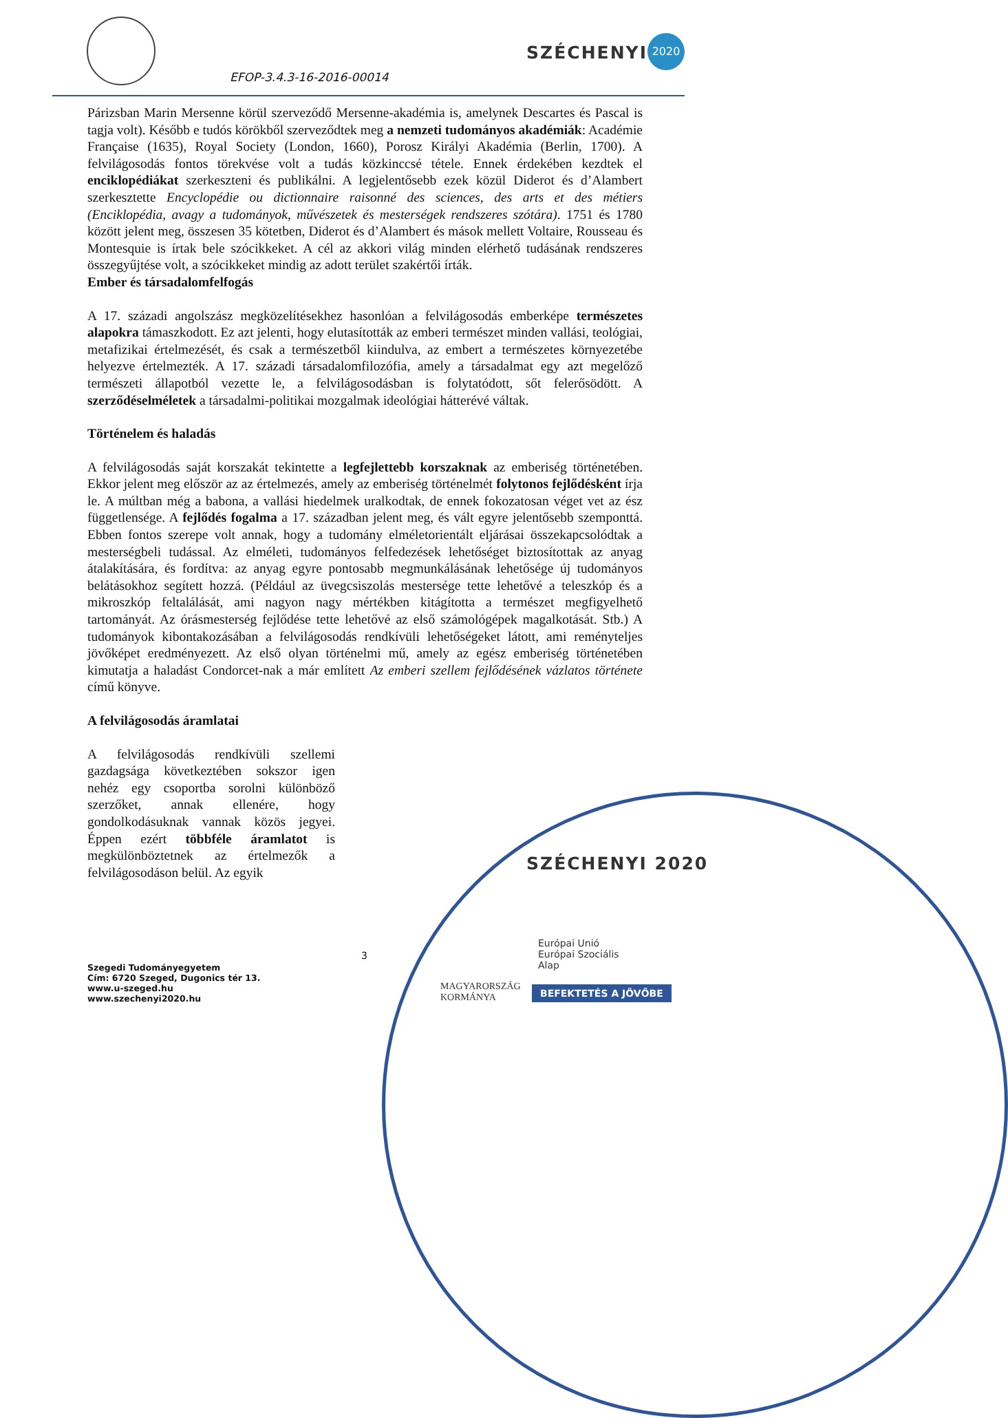EFOP-3.4.3-16-2016-00014
SZÉCHENYI
2020
Párizsban Marin Mersenne körül szerveződő Mersenne-akadémia is, amelynek Descartes és Pascal is tagja volt). Később e tudós körökből szerveződtek meg a nemzeti tudományos akadémiák: Académie Française (1635), Royal Society (London, 1660), Porosz Királyi Akadémia (Berlin, 1700). A felvilágosodás fontos törekvése volt a tudás közkinccsé tétele. Ennek érdekében kezdtek el enciklopédiákat szerkeszteni és publikálni. A legjelentősebb ezek közül Diderot és d’Alambert szerkesztette Encyclopédie ou dictionnaire raisonné des sciences, des arts et des métiers (Enciklopédia, avagy a tudományok, művészetek és mesterségek rendszeres szótára). 1751 és 1780 között jelent meg, összesen 35 kötetben, Diderot és d’Alambert és mások mellett Voltaire, Rousseau és Montesquie is írtak bele szócikkeket. A cél az akkori világ minden elérhető tudásának rendszeres összegyűjtése volt, a szócikkeket mindig az adott terület szakértői írták.
Ember és társadalomfelfogás
A 17. századi angolszász megközelítésekhez hasonlóan a felvilágosodás emberképe természetes alapokra támaszkodott. Ez azt jelenti, hogy elutasították az emberi természet minden vallási, teológiai, metafizikai értelmezését, és csak a természetből kiindulva, az embert a természetes környezetébe helyezve értelmezték. A 17. századi társadalomfilozófia, amely a társadalmat egy azt megelőző természeti állapotból vezette le, a felvilágosodásban is folytatódott, sőt felerősödött. A szerződéselméletek a társadalmi-politikai mozgalmak ideológiai hátterévé váltak.
Történelem és haladás
A felvilágosodás saját korszakát tekintette a legfejlettebb korszaknak az emberiség történetében. Ekkor jelent meg először az az értelmezés, amely az emberiség történelmét folytonos fejlődésként írja le. A múltban még a babona, a vallási hiedelmek uralkodtak, de ennek fokozatosan véget vet az ész függetlensége. A fejlődés fogalma a 17. században jelent meg, és vált egyre jelentősebb szemponttá. Ebben fontos szerepe volt annak, hogy a tudomány elméletorientált eljárásai összekapcsolódtak a mesterségbeli tudással. Az elméleti, tudományos felfedezések lehetőséget biztosítottak az anyag átalakítására, és fordítva: az anyag egyre pontosabb megmunkálásának lehetősége új tudományos belátásokhoz segített hozzá. (Például az üvegcsiszolás mestersége tette lehetővé a teleszkóp és a mikroszkóp feltalálását, ami nagyon nagy mértékben kitágította a természet megfigyelhető tartományát. Az órásmesterség fejlődése tette lehetővé az első számológépek magalkotását. Stb.) A tudományok kibontakozásában a felvilágosodás rendkívüli lehetőségeket látott, ami reményteljes jövőképet eredményezett. Az első olyan történelmi mű, amely az egész emberiség történetében kimutatja a haladást Condorcet-nak a már említett Az emberi szellem fejlődésének vázlatos története című könyve.
A felvilágosodás áramlatai
A felvilágosodás rendkívüli szellemi gazdagsága következtében sokszor igen nehéz egy csoportba sorolni különböző szerzőket, annak ellenére, hogy gondolkodásuknak vannak közös jegyei. Éppen ezért többféle áramlatot is megkülönböztetnek az értelmezők a felvilágosodáson belül. Az egyik
3
SZÉCHENYI 2020
Európai Unió
Európai Szociális Alap
MAGYARORSZÁG KORMÁNYA
BEFEKTETÉS A JÖVŐBE
Szegedi Tudományegyetem
Cím: 6720 Szeged, Dugonics tér 13.
www.u-szeged.hu
www.szechenyi2020.hu